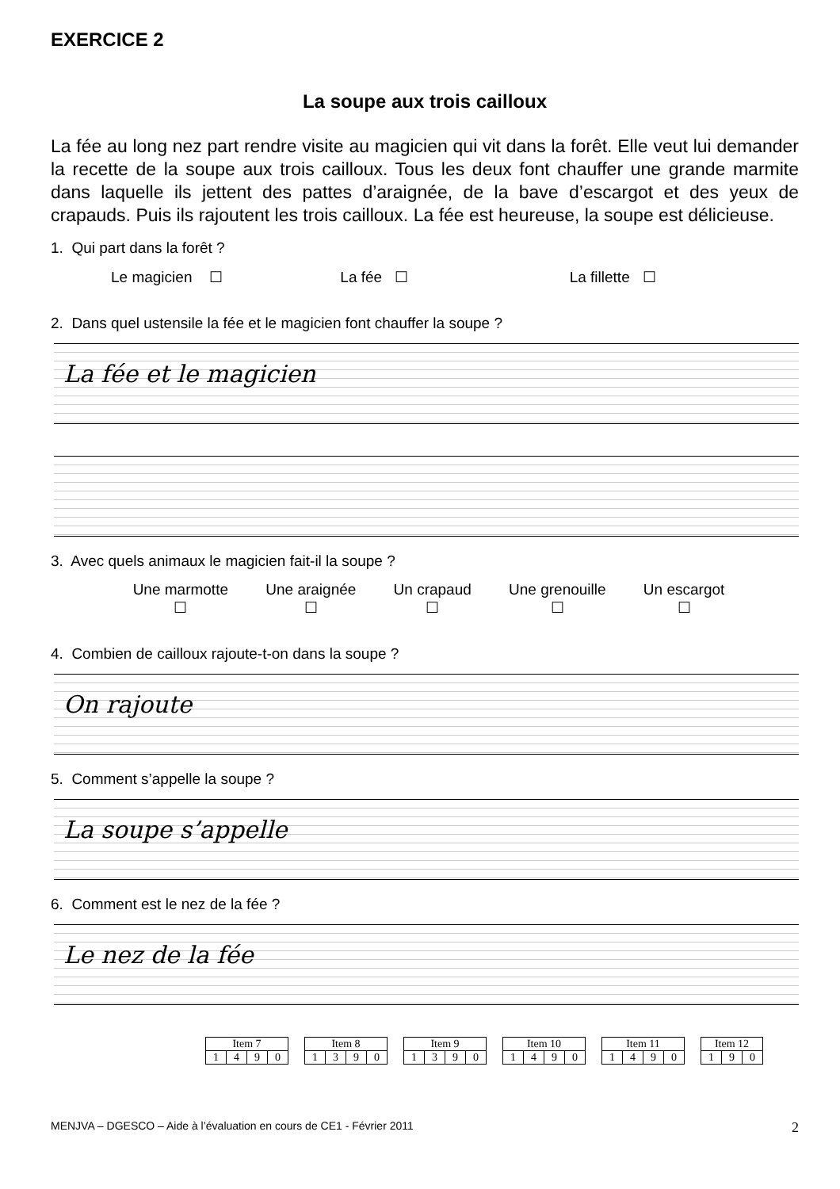EXERCICE 2
La soupe aux trois cailloux
La fée au long nez part rendre visite au magicien qui vit dans la forêt. Elle veut lui demander la recette de la soupe aux trois cailloux. Tous les deux font chauffer une grande marmite dans laquelle ils jettent des pattes d’araignée, de la bave d’escargot et des yeux de crapauds. Puis ils rajoutent les trois cailloux. La fée est heureuse, la soupe est délicieuse.
1. Qui part dans la forêt ?
Le magicien ☐ La fée ☐ La fillette ☐
2. Dans quel ustensile la fée et le magicien font chauffer la soupe ?
La fée et le magicien
3. Avec quels animaux le magicien fait-il la soupe ?
Une marmotte
☐
Une araignée
☐
Un crapaud
☐
Une grenouille
☐
Un escargot
☐
4. Combien de cailloux rajoute-t-on dans la soupe ?
On rajoute
5. Comment s’appelle la soupe ?
La soupe s’appelle
6. Comment est le nez de la fée ?
Le nez de la fée
| Item 7 | | | |
| --- | --- | --- | --- |
| 1 | 4 | 9 | 0 |
| Item 8 | | | |
| --- | --- | --- | --- |
| 1 | 3 | 9 | 0 |
| Item 9 | | | |
| --- | --- | --- | --- |
| 1 | 3 | 9 | 0 |
| Item 10 | | | |
| --- | --- | --- | --- |
| 1 | 4 | 9 | 0 |
| Item 11 | | | |
| --- | --- | --- | --- |
| 1 | 4 | 9 | 0 |
| Item 12 | | |
| --- | --- | --- |
| 1 | 9 | 0 |
MENJVA – DGESCO – Aide à l’évaluation en cours de CE1 - Février 2011 2